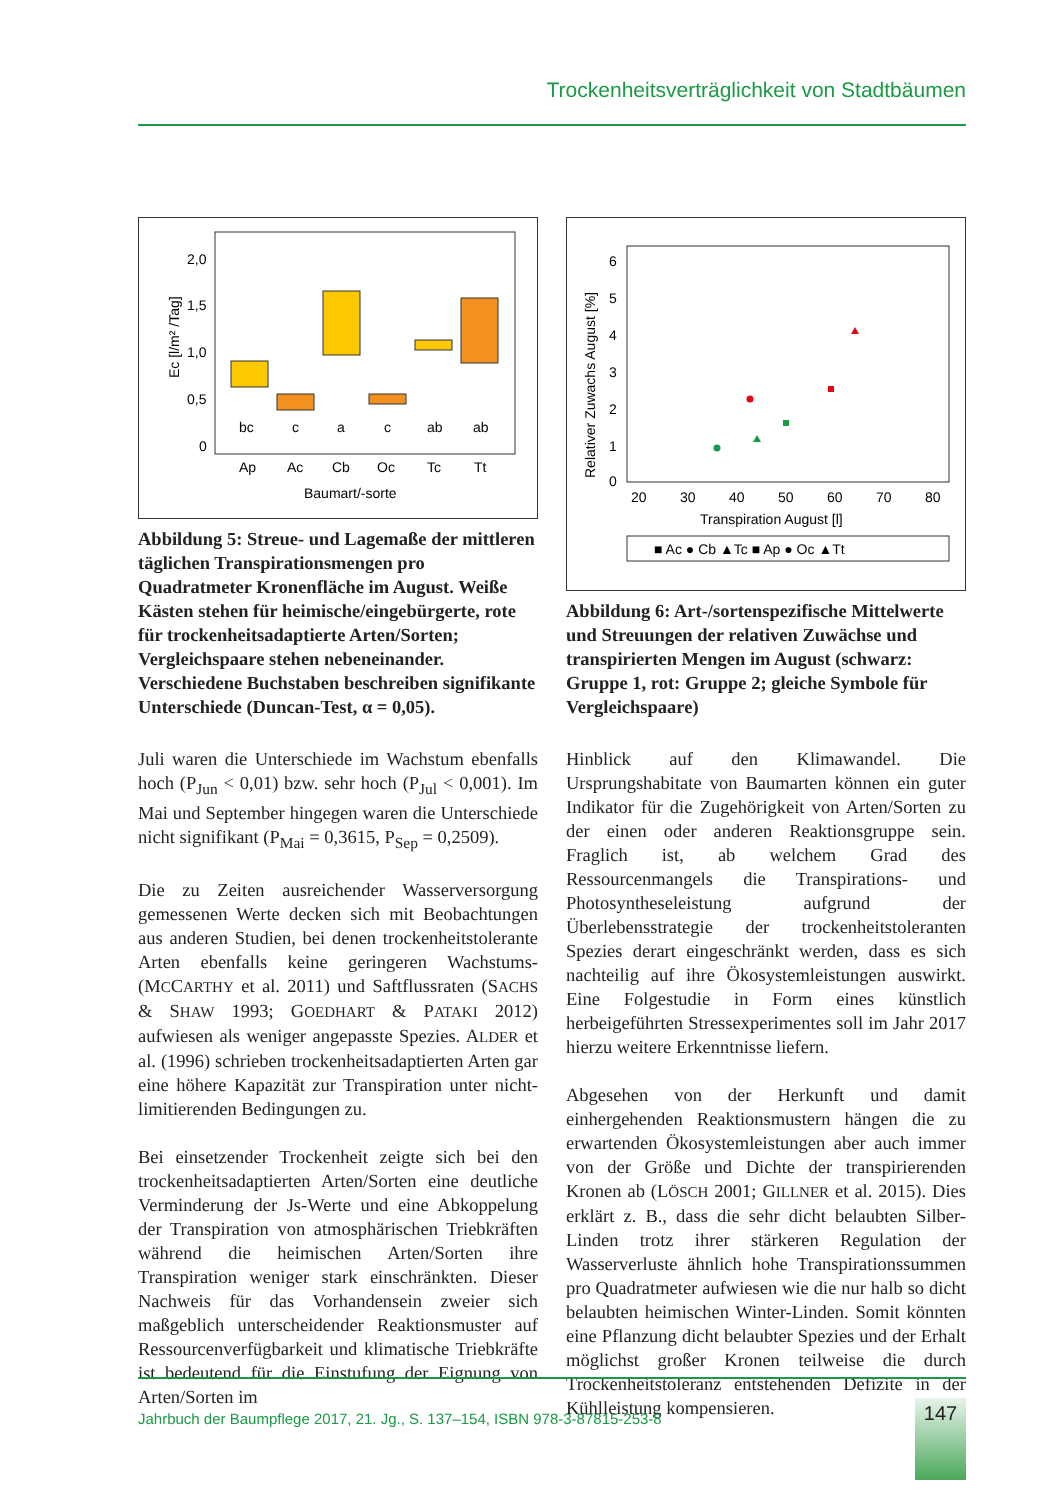Trockenheitsverträglichkeit von Stadtbäumen
2,0
1,5
1,0
0,5
0
bc
c
a
c
ab
ab
Ap
Ac
Cb
Oc
Tc
Tt
Baumart/-sorte
Ec [l/m² /Tag]
Abbildung 5: Streue- und Lagemaße der mittleren täglichen Transpirationsmengen pro Quadratmeter Kronenfläche im August. Weiße Kästen stehen für heimische/eingebürgerte, rote für trockenheitsadaptierte Arten/Sorten; Vergleichspaare stehen nebeneinander. Verschiedene Buchstaben beschreiben signifikante Unterschiede (Duncan-Test, α = 0,05).
Juli waren die Unterschiede im Wachstum ebenfalls hoch (P<sub>Jun</sub> < 0,01) bzw. sehr hoch (P<sub>Jul</sub> < 0,001). Im Mai und September hingegen waren die Unterschiede nicht signifikant (P<sub>Mai</sub> = 0,3615, P<sub>Sep</sub> = 0,2509).
Die zu Zeiten ausreichender Wasserversorgung gemessenen Werte decken sich mit Beobachtungen aus anderen Studien, bei denen trockenheitstolerante Arten ebenfalls keine geringeren Wachstums- (MCCARTHY et al. 2011) und Saftflussraten (SACHS & SHAW 1993; GOEDHART & PATAKI 2012) aufwiesen als weniger angepasste Spezies. ALDER et al. (1996) schrieben trockenheitsadaptierten Arten gar eine höhere Kapazität zur Transpiration unter nicht-limitierenden Bedingungen zu.
Bei einsetzender Trockenheit zeigte sich bei den trockenheitsadaptierten Arten/Sorten eine deutliche Verminderung der Js-Werte und eine Abkoppelung der Transpiration von atmosphärischen Triebkräften während die heimischen Arten/Sorten ihre Transpiration weniger stark einschränkten. Dieser Nachweis für das Vorhandensein zweier sich maßgeblich unterscheidender Reaktionsmuster auf Ressourcenverfügbarkeit und klimatische Triebkräfte ist bedeutend für die Einstufung der Eignung von Arten/Sorten im
6
5
4
3
2
1
0
20
30
40
50
60
70
80
Transpiration August [l]
Relativer Zuwachs August [%]
■ Ac ● Cb ▲Tc ■ Ap ● Oc ▲Tt
Abbildung 6: Art-/sortenspezifische Mittelwerte und Streuungen der relativen Zuwächse und transpirierten Mengen im August (schwarz: Gruppe 1, rot: Gruppe 2; gleiche Symbole für Vergleichspaare)
Hinblick auf den Klimawandel. Die Ursprungshabitate von Baumarten können ein guter Indikator für die Zugehörigkeit von Arten/Sorten zu der einen oder anderen Reaktionsgruppe sein. Fraglich ist, ab welchem Grad des Ressourcenmangels die Transpirations- und Photosyntheseleistung aufgrund der Überlebensstrategie der trockenheitstoleranten Spezies derart eingeschränkt werden, dass es sich nachteilig auf ihre Ökosystemleistungen auswirkt. Eine Folgestudie in Form eines künstlich herbeigeführten Stressexperimentes soll im Jahr 2017 hierzu weitere Erkenntnisse liefern.
Abgesehen von der Herkunft und damit einhergehenden Reaktionsmustern hängen die zu erwartenden Ökosystemleistungen aber auch immer von der Größe und Dichte der transpirierenden Kronen ab (LÖSCH 2001; GILLNER et al. 2015). Dies erklärt z. B., dass die sehr dicht belaubten Silber-Linden trotz ihrer stärkeren Regulation der Wasserverluste ähnlich hohe Transpirationssummen pro Quadratmeter aufwiesen wie die nur halb so dicht belaubten heimischen Winter-Linden. Somit könnten eine Pflanzung dicht belaubter Spezies und der Erhalt möglichst großer Kronen teilweise die durch Trockenheitstoleranz entstehenden Defizite in der Kühlleistung kompensieren.
Jahrbuch der Baumpflege 2017, 21. Jg., S. 137–154, ISBN 978-3-87815-253-8
147